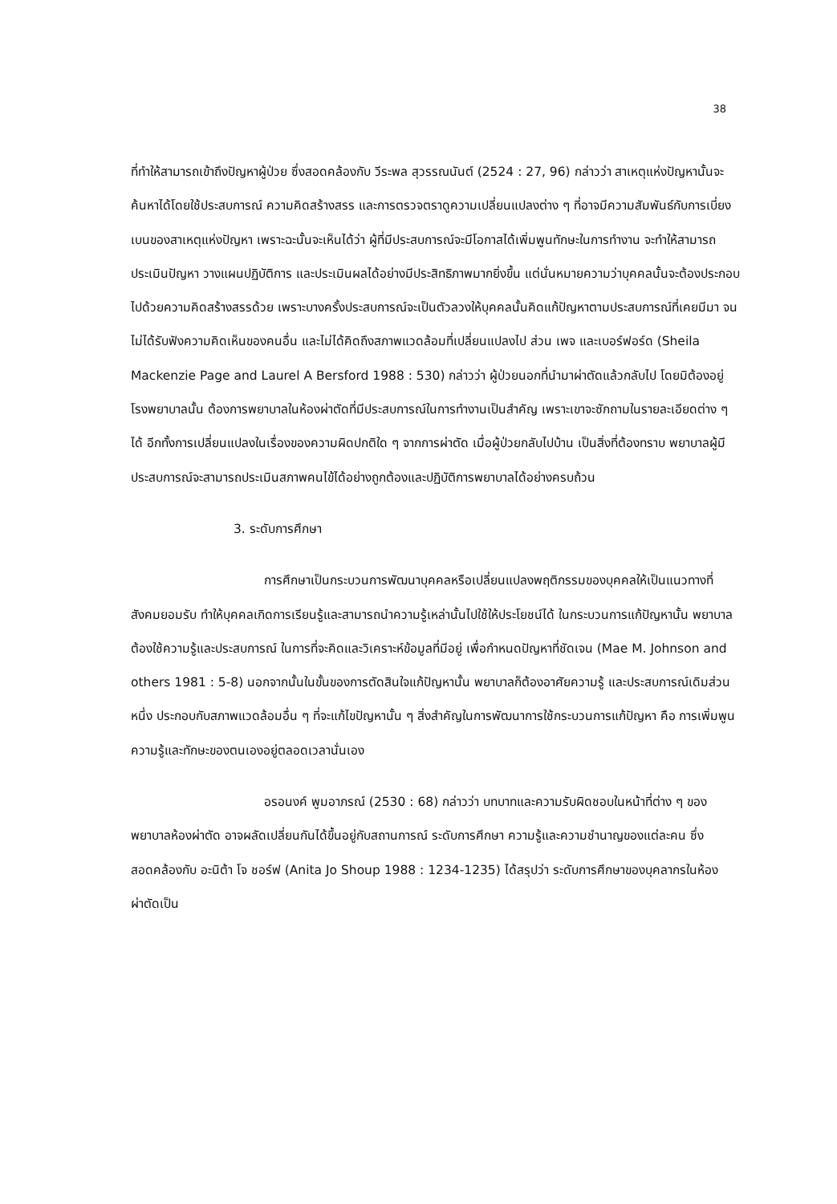38
ที่ทำให้สามารถเข้าถึงปัญหาผู้ป่วย ซึ่งสอดคล้องกับ วีระพล สุวรรณนันต์ (2524 : 27, 96) กล่าวว่า สาเหตุแห่งปัญหานั้นจะค้นหาได้โดยใช้ประสบการณ์ ความคิดสร้างสรร และการตรวจตราดูความเปลี่ยนแปลงต่าง ๆ ที่อาจมีความสัมพันธ์กับการเบี่ยงเบนของสาเหตุแห่งปัญหา เพราะฉะนั้นจะเห็นได้ว่า ผู้ที่มีประสบการณ์จะมีโอกาสได้เพิ่มพูนทักษะในการทำงาน จะทำให้สามารถประเมินปัญหา วางแผนปฏิบัติการ และประเมินผลได้อย่างมีประสิทธิภาพมากยิ่งขึ้น แต่นั่นหมายความว่าบุคคลนั้นจะต้องประกอบไปด้วยความคิดสร้างสรรด้วย เพราะบางครั้งประสบการณ์จะเป็นตัวลวงให้บุคคลนั้นคิดแก้ปัญหาตามประสบการณ์ที่เคยมีมา จนไม่ได้รับฟังความคิดเห็นของคนอื่น และไม่ได้คิดถึงสภาพแวดล้อมที่เปลี่ยนแปลงไป ส่วน เพจ และเบอร์ฟอร์ด (Sheila Mackenzie Page and Laurel A Bersford 1988 : 530) กล่าวว่า ผู้ป่วยนอกที่นำมาผ่าตัดแล้วกลับไป โดยมิต้องอยู่โรงพยาบาลนั้น ต้องการพยาบาลในห้องผ่าตัดที่มีประสบการณ์ในการทำงานเป็นสำคัญ เพราะเขาจะซักถามในรายละเอียดต่าง ๆ ได้ อีกทั้งการเปลี่ยนแปลงในเรื่องของความผิดปกติใด ๆ จากการผ่าตัด เมื่อผู้ป่วยกลับไปบ้าน เป็นสิ่งที่ต้องทราบ พยาบาลผู้มีประสบการณ์จะสามารถประเมินสภาพคนไข้ได้อย่างถูกต้องและปฏิบัติการพยาบาลได้อย่างครบถ้วน
3. ระดับการศึกษา
การศึกษาเป็นกระบวนการพัฒนาบุคคลหรือเปลี่ยนแปลงพฤติกรรมของบุคคลให้เป็นแนวทางที่สังคมยอมรับ ทำให้บุคคลเกิดการเรียนรู้และสามารถนำความรู้เหล่านั้นไปใช้ให้ประโยชน์ได้ ในกระบวนการแก้ปัญหานั้น พยาบาลต้องใช้ความรู้และประสบการณ์ ในการที่จะคิดและวิเคราะห์ข้อมูลที่มีอยู่ เพื่อกำหนดปัญหาที่ชัดเจน (Mae M. Johnson and others 1981 : 5-8) นอกจากนั้นในขั้นของการตัดสินใจแก้ปัญหานั้น พยาบาลก็ต้องอาศัยความรู้ และประสบการณ์เดิมส่วนหนึ่ง ประกอบกับสภาพแวดล้อมอื่น ๆ ที่จะแก้ไขปัญหานั้น ๆ สิ่งสำคัญในการพัฒนาการใช้กระบวนการแก้ปัญหา คือ การเพิ่มพูนความรู้และทักษะของตนเองอยู่ตลอดเวลานั่นเอง
อรอนงค์ พูมอาภรณ์ (2530 : 68) กล่าวว่า บทบาทและความรับผิดชอบในหน้าที่ต่าง ๆ ของพยาบาลห้องผ่าตัด อาจผลัดเปลี่ยนกันได้ขึ้นอยู่กับสถานการณ์ ระดับการศึกษา ความรู้และความชำนาญของแต่ละคน ซึ่งสอดคล้องกับ อะนิต้า โจ ชอร์ฟ (Anita Jo Shoup 1988 : 1234-1235) ได้สรุปว่า ระดับการศึกษาของบุคลากรในห้องผ่าตัดเป็น